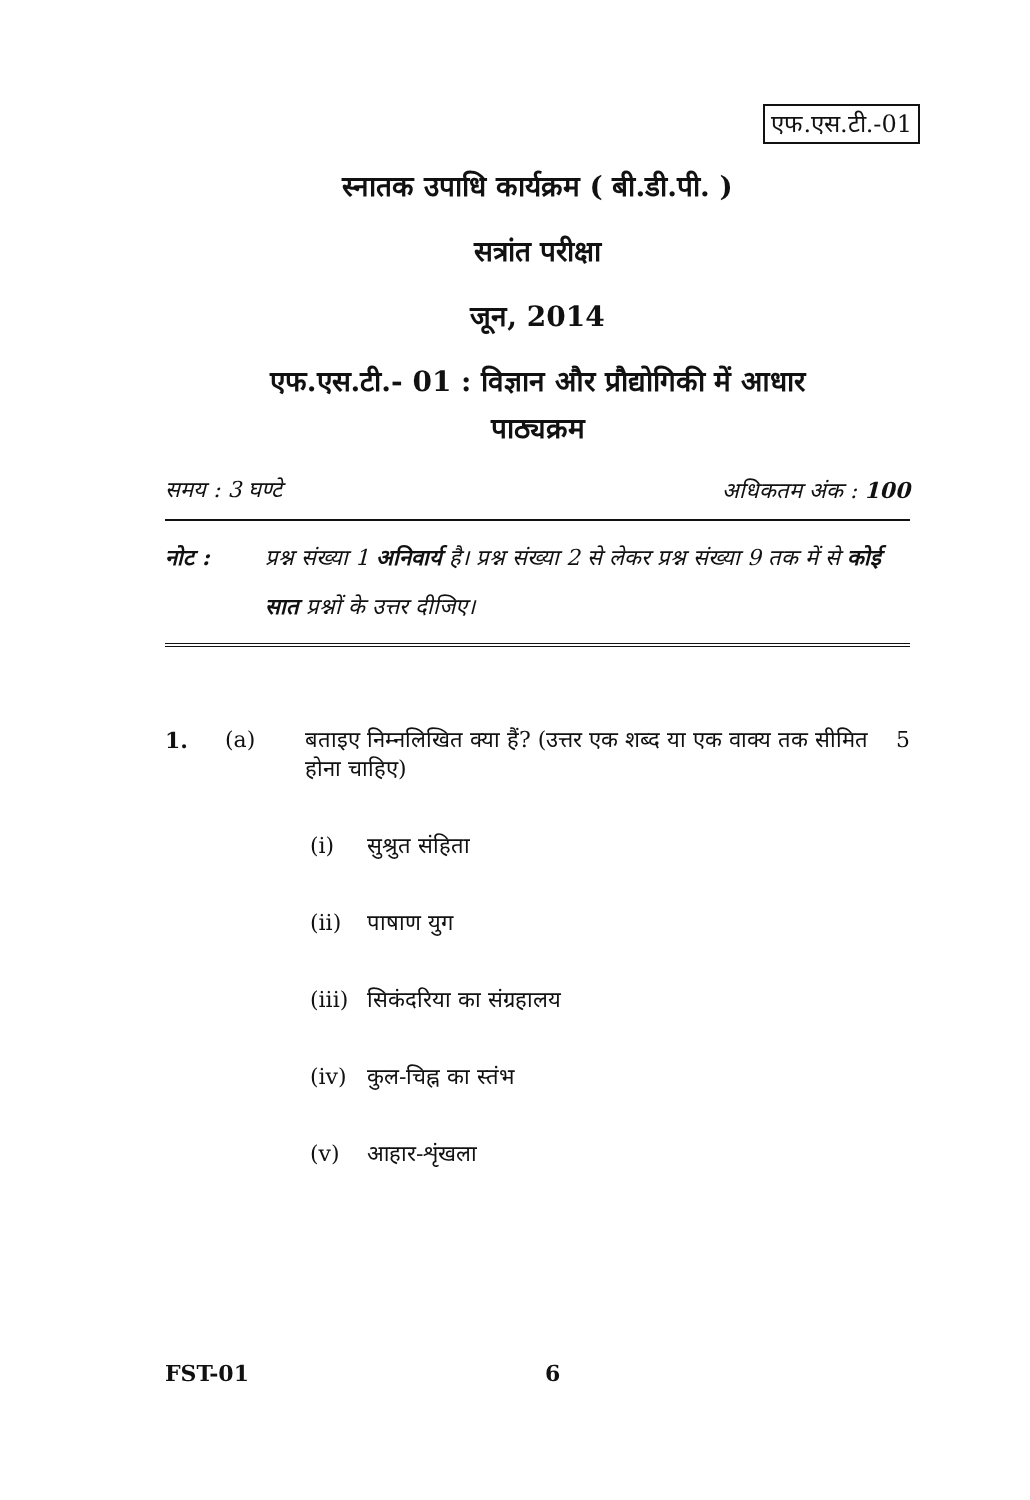एफ.एस.टी.-01
स्नातक उपाधि कार्यक्रम ( बी.डी.पी. )
सत्रांत परीक्षा
जून, 2014
एफ.एस.टी.- 01 : विज्ञान और प्रौद्योगिकी में आधार
पाठ्यक्रम
समय : 3 घण्टे अधिकतम अंक : 100
नोट : प्रश्न संख्या 1 अनिवार्य है। प्रश्न संख्या 2 से लेकर प्रश्न संख्या 9 तक में से कोई सात प्रश्नों के उत्तर दीजिए।
1. (a) बताइए निम्नलिखित क्या हैं? (उत्तर एक शब्द या एक वाक्य तक सीमित होना चाहिए)
5
(i) सुश्रुत संहिता
(ii) पाषाण युग
(iii) सिकंदरिया का संग्रहालय
(iv) कुल-चिह्न का स्तंभ
(v) आहार-शृंखला
FST-01 6